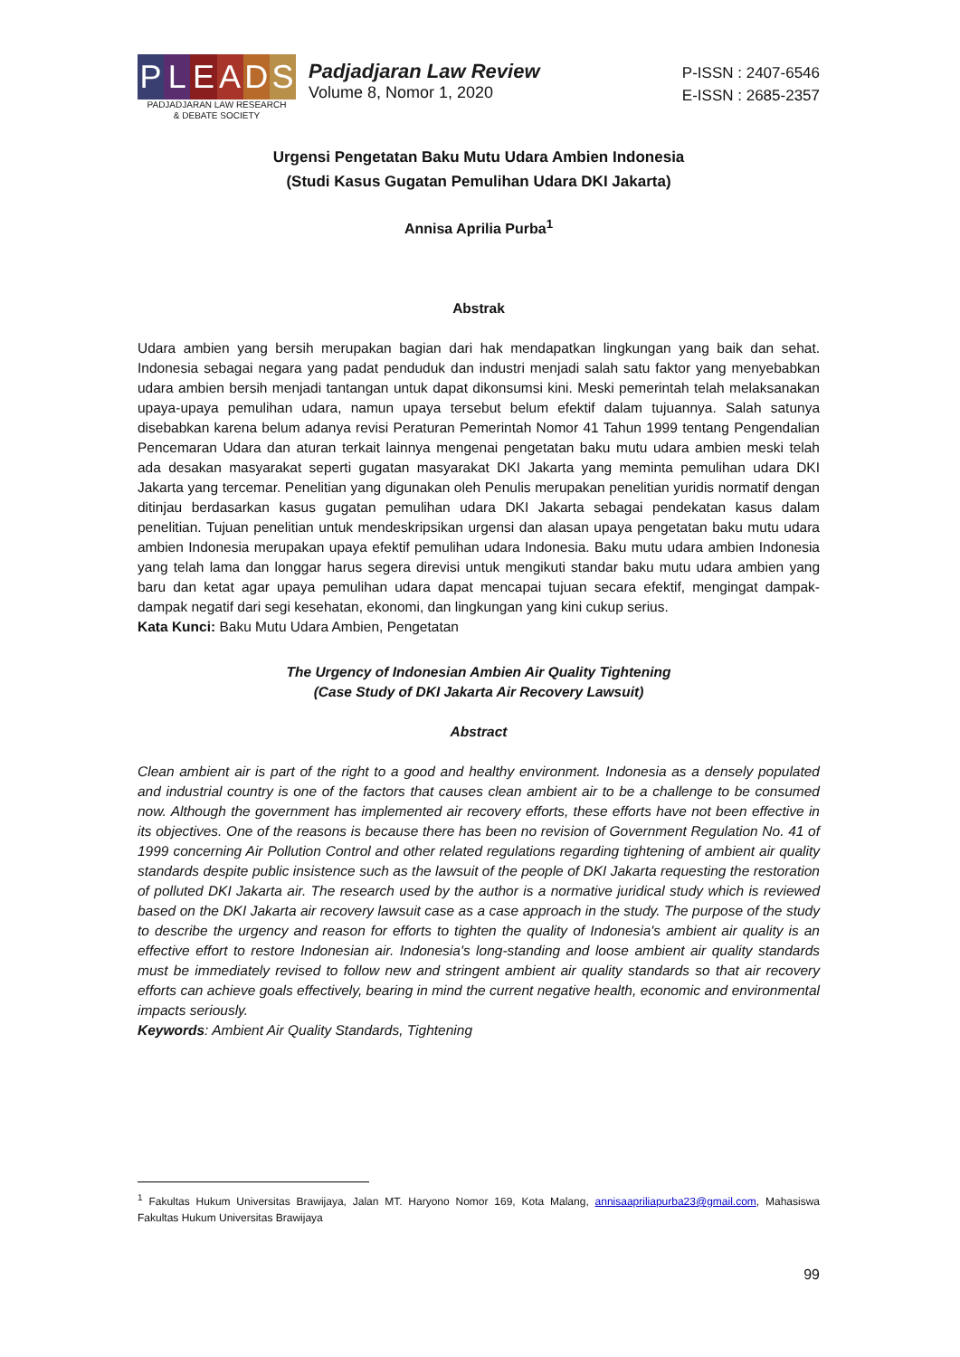P L E A D S
PADJADJARAN LAW RESEARCH
& DEBATE SOCIETY
Padjadjaran Law Review
Volume 8, Nomor 1, 2020
P-ISSN : 2407-6546
E-ISSN : 2685-2357
Urgensi Pengetatan Baku Mutu Udara Ambien Indonesia
(Studi Kasus Gugatan Pemulihan Udara DKI Jakarta)
Annisa Aprilia Purba<sup>1</sup>
Abstrak
Udara ambien yang bersih merupakan bagian dari hak mendapatkan lingkungan yang baik dan sehat. Indonesia sebagai negara yang padat penduduk dan industri menjadi salah satu faktor yang menyebabkan udara ambien bersih menjadi tantangan untuk dapat dikonsumsi kini. Meski pemerintah telah melaksanakan upaya-upaya pemulihan udara, namun upaya tersebut belum efektif dalam tujuannya. Salah satunya disebabkan karena belum adanya revisi Peraturan Pemerintah Nomor 41 Tahun 1999 tentang Pengendalian Pencemaran Udara dan aturan terkait lainnya mengenai pengetatan baku mutu udara ambien meski telah ada desakan masyarakat seperti gugatan masyarakat DKI Jakarta yang meminta pemulihan udara DKI Jakarta yang tercemar. Penelitian yang digunakan oleh Penulis merupakan penelitian yuridis normatif dengan ditinjau berdasarkan kasus gugatan pemulihan udara DKI Jakarta sebagai pendekatan kasus dalam penelitian. Tujuan penelitian untuk mendeskripsikan urgensi dan alasan upaya pengetatan baku mutu udara ambien Indonesia merupakan upaya efektif pemulihan udara Indonesia. Baku mutu udara ambien Indonesia yang telah lama dan longgar harus segera direvisi untuk mengikuti standar baku mutu udara ambien yang baru dan ketat agar upaya pemulihan udara dapat mencapai tujuan secara efektif, mengingat dampak-dampak negatif dari segi kesehatan, ekonomi, dan lingkungan yang kini cukup serius.
Kata Kunci: Baku Mutu Udara Ambien, Pengetatan
The Urgency of Indonesian Ambien Air Quality Tightening
(Case Study of DKI Jakarta Air Recovery Lawsuit)
Abstract
Clean ambient air is part of the right to a good and healthy environment. Indonesia as a densely populated and industrial country is one of the factors that causes clean ambient air to be a challenge to be consumed now. Although the government has implemented air recovery efforts, these efforts have not been effective in its objectives. One of the reasons is because there has been no revision of Government Regulation No. 41 of 1999 concerning Air Pollution Control and other related regulations regarding tightening of ambient air quality standards despite public insistence such as the lawsuit of the people of DKI Jakarta requesting the restoration of polluted DKI Jakarta air. The research used by the author is a normative juridical study which is reviewed based on the DKI Jakarta air recovery lawsuit case as a case approach in the study. The purpose of the study to describe the urgency and reason for efforts to tighten the quality of Indonesia's ambient air quality is an effective effort to restore Indonesian air. Indonesia's long-standing and loose ambient air quality standards must be immediately revised to follow new and stringent ambient air quality standards so that air recovery efforts can achieve goals effectively, bearing in mind the current negative health, economic and environmental impacts seriously.
Keywords: Ambient Air Quality Standards, Tightening
<sup>1</sup> Fakultas Hukum Universitas Brawijaya, Jalan MT. Haryono Nomor 169, Kota Malang, annisaapriliapurba23@gmail.com, Mahasiswa Fakultas Hukum Universitas Brawijaya
99